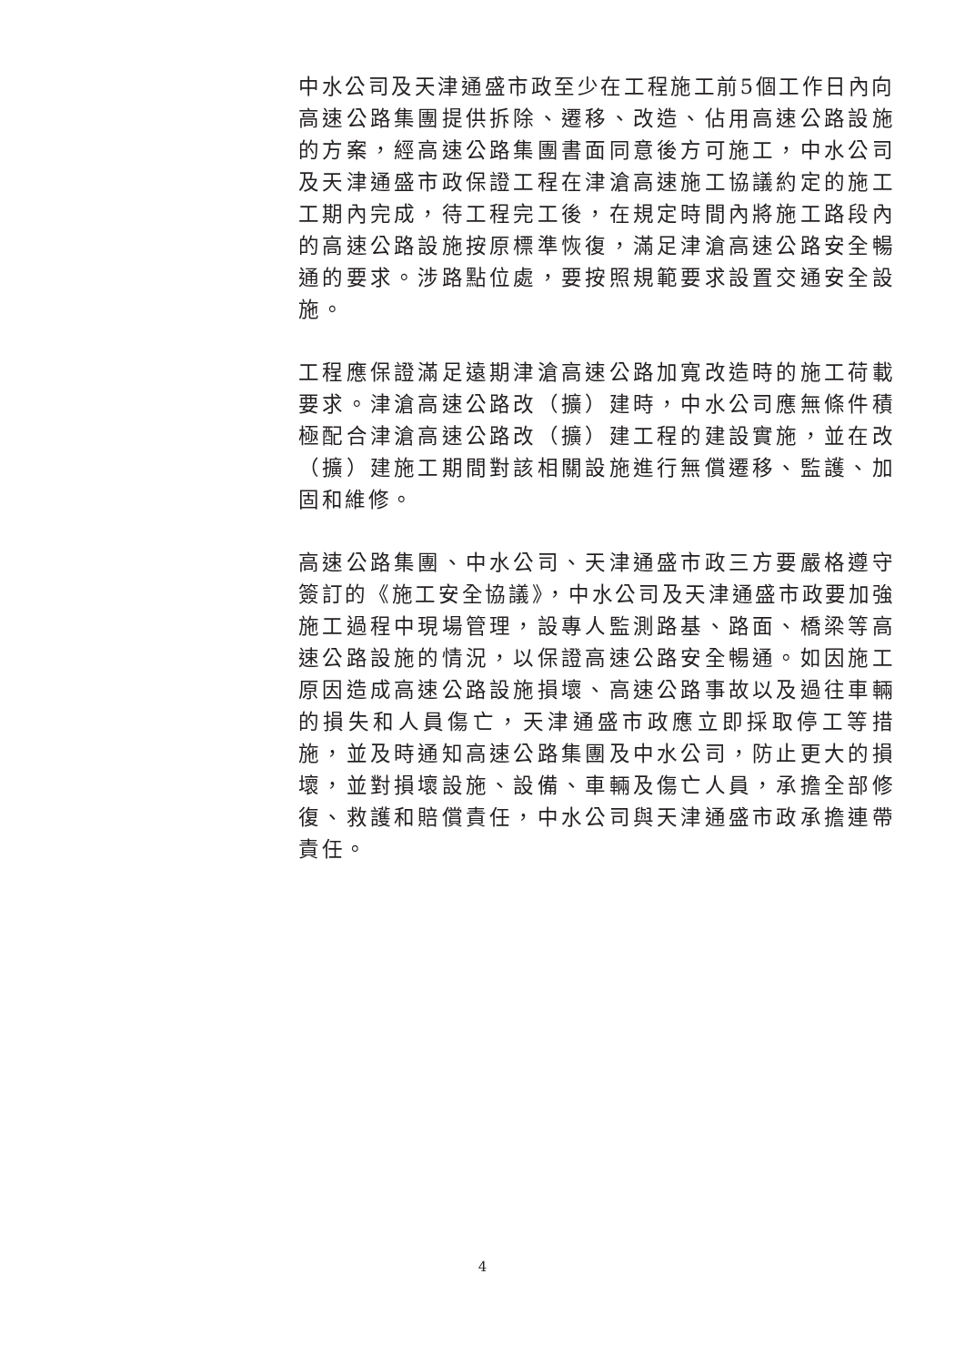中水公司及天津通盛市政至少在工程施工前5個工作日內向高速公路集團提供拆除、遷移、改造、佔用高速公路設施的方案，經高速公路集團書面同意後方可施工，中水公司及天津通盛市政保證工程在津滄高速施工協議約定的施工工期內完成，待工程完工後，在規定時間內將施工路段內的高速公路設施按原標準恢復，滿足津滄高速公路安全暢通的要求。涉路點位處，要按照規範要求設置交通安全設施。
工程應保證滿足遠期津滄高速公路加寬改造時的施工荷載要求。津滄高速公路改（擴）建時，中水公司應無條件積極配合津滄高速公路改（擴）建工程的建設實施，並在改（擴）建施工期間對該相關設施進行無償遷移、監護、加固和維修。
高速公路集團、中水公司、天津通盛市政三方要嚴格遵守簽訂的《施工安全協議》，中水公司及天津通盛市政要加強施工過程中現場管理，設專人監測路基、路面、橋梁等高速公路設施的情況，以保證高速公路安全暢通。如因施工原因造成高速公路設施損壞、高速公路事故以及過往車輛的損失和人員傷亡，天津通盛市政應立即採取停工等措施，並及時通知高速公路集團及中水公司，防止更大的損壞，並對損壞設施、設備、車輛及傷亡人員，承擔全部修復、救護和賠償責任，中水公司與天津通盛市政承擔連帶責任。
4